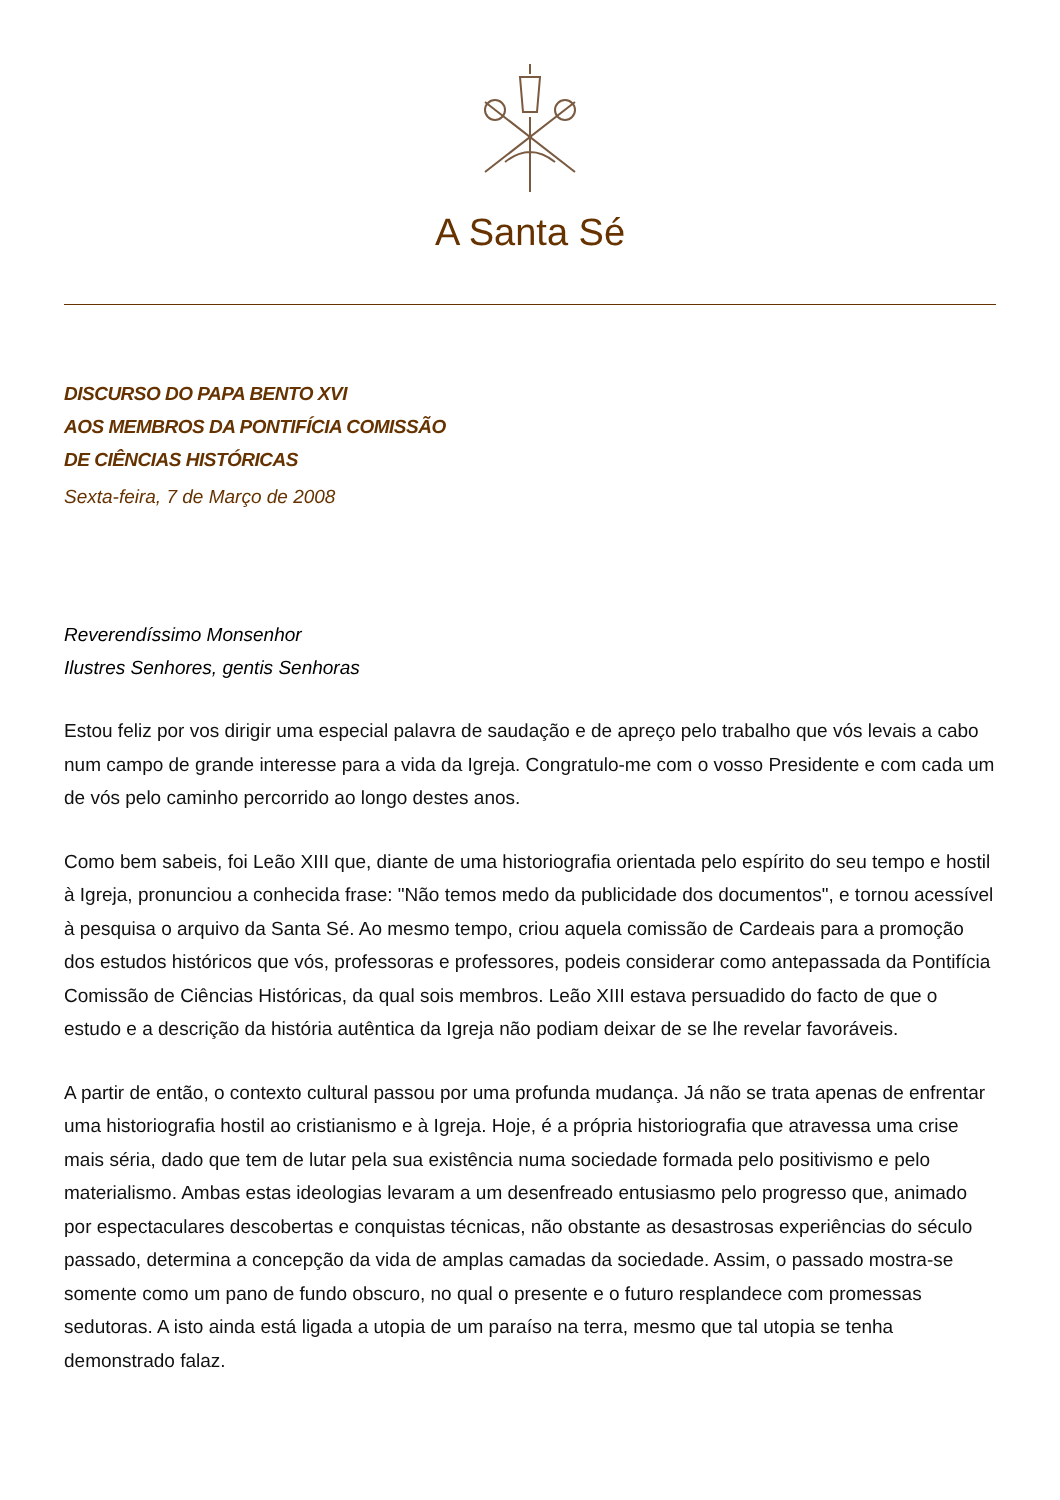A Santa Sé
DISCURSO DO PAPA BENTO XVI
AOS MEMBROS DA PONTIFÍCIA COMISSÃO
DE CIÊNCIAS HISTÓRICAS
Sexta-feira, 7 de Março de 2008
Reverendíssimo Monsenhor
Ilustres Senhores, gentis Senhoras
Estou feliz por vos dirigir uma especial palavra de saudação e de apreço pelo trabalho que vós levais a cabo num campo de grande interesse para a vida da Igreja. Congratulo-me com o vosso Presidente e com cada um de vós pelo caminho percorrido ao longo destes anos.
Como bem sabeis, foi Leão XIII que, diante de uma historiografia orientada pelo espírito do seu tempo e hostil à Igreja, pronunciou a conhecida frase: "Não temos medo da publicidade dos documentos", e tornou acessível à pesquisa o arquivo da Santa Sé. Ao mesmo tempo, criou aquela comissão de Cardeais para a promoção dos estudos históricos que vós, professoras e professores, podeis considerar como antepassada da Pontifícia Comissão de Ciências Históricas, da qual sois membros. Leão XIII estava persuadido do facto de que o estudo e a descrição da história autêntica da Igreja não podiam deixar de se lhe revelar favoráveis.
A partir de então, o contexto cultural passou por uma profunda mudança. Já não se trata apenas de enfrentar uma historiografia hostil ao cristianismo e à Igreja. Hoje, é a própria historiografia que atravessa uma crise mais séria, dado que tem de lutar pela sua existência numa sociedade formada pelo positivismo e pelo materialismo. Ambas estas ideologias levaram a um desenfreado entusiasmo pelo progresso que, animado por espectaculares descobertas e conquistas técnicas, não obstante as desastrosas experiências do século passado, determina a concepção da vida de amplas camadas da sociedade. Assim, o passado mostra-se somente como um pano de fundo obscuro, no qual o presente e o futuro resplandece com promessas sedutoras. A isto ainda está ligada a utopia de um paraíso na terra, mesmo que tal utopia se tenha demonstrado falaz.